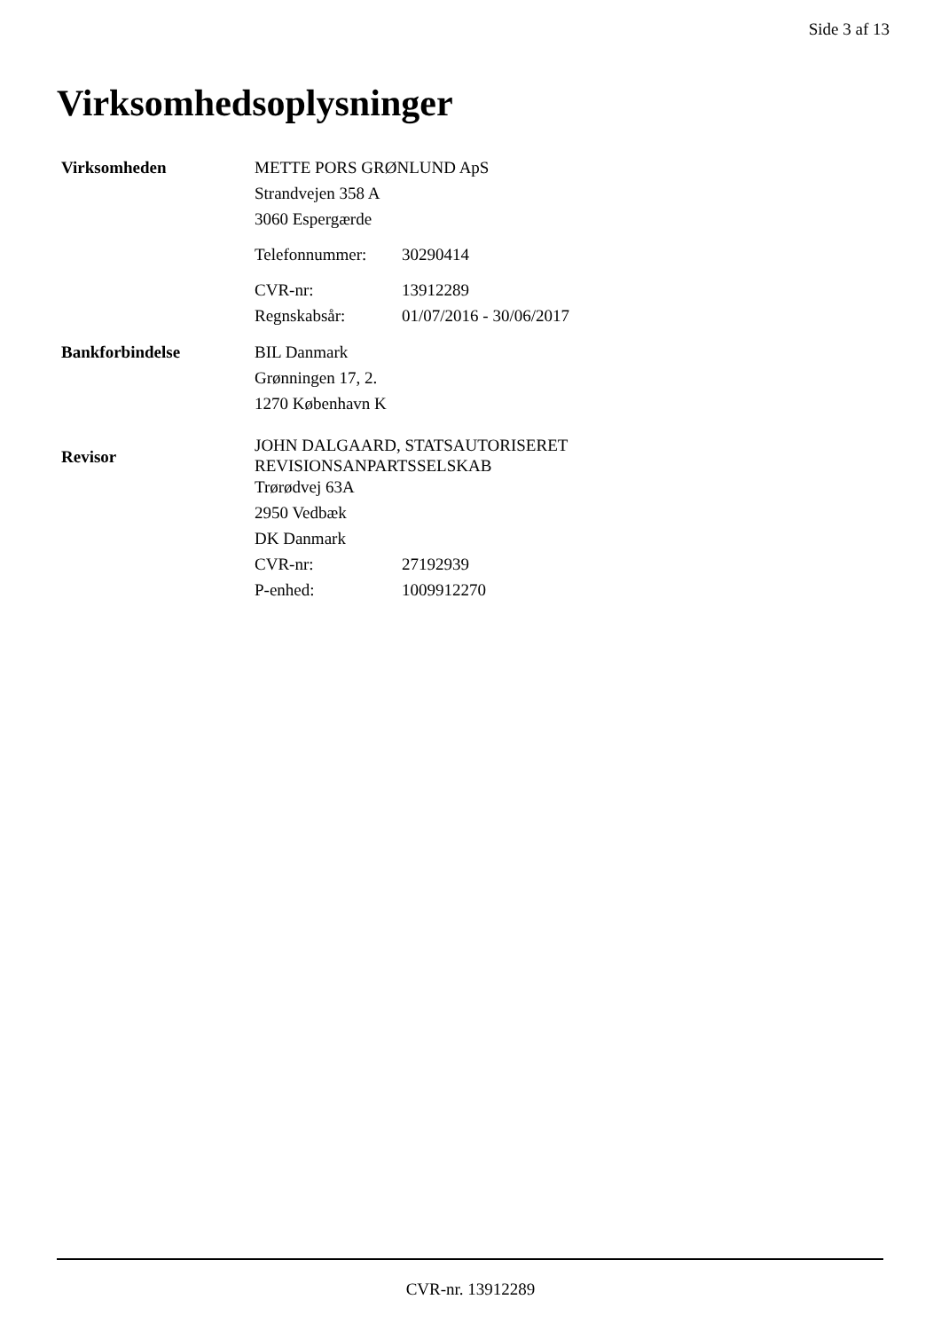Side 3 af 13
Virksomhedsoplysninger
Virksomheden
METTE PORS GRØNLUND ApS
Strandvejen 358 A
3060 Espergærde
Telefonnummer: 30290414
CVR-nr: 13912289
Regnskabsår: 01/07/2016 - 30/06/2017
Bankforbindelse
BIL Danmark
Grønningen 17, 2.
1270 København K
Revisor
JOHN DALGAARD, STATSAUTORISERET
REVISIONSANPARTSSELSKAB
Trørødvej 63A
2950 Vedbæk
DK Danmark
CVR-nr: 27192939
P-enhed: 1009912270
CVR-nr. 13912289